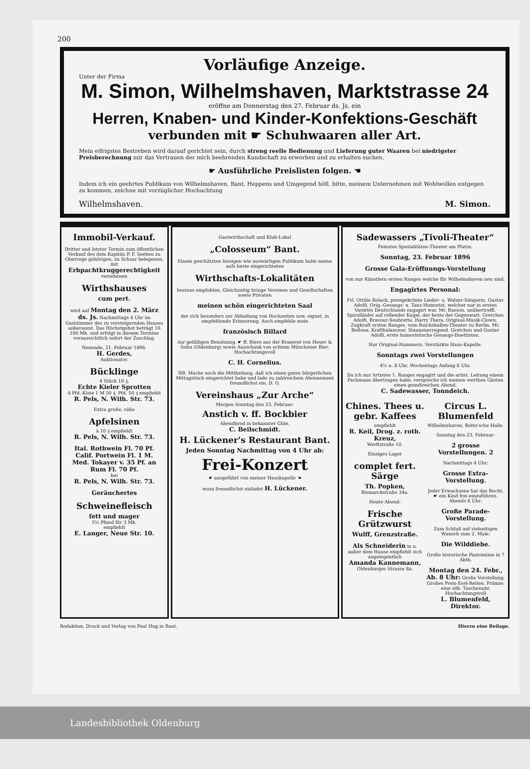200
Vorläufige Anzeige.
Unter der Firma
M. Simon, Wilhelmshaven, Marktstrasse 24
eröffne am Donnerstag den 27. Februar ds. Js. ein
Herren, Knaben- und Kinder-Konfektions-Geschäft
verbunden mit ☛ Schuhwaaren aller Art.
Mein eifrigstes Bestreben wird darauf gerichtet sein, durch streng reelle Bedienung und Lieferung guter Waaren bei niedrigster Preisberechnung mir das Vertrauen der mich beehrenden Kundschaft zu erwerben und zu erhalten suchen.
☛ Ausführliche Preislisten folgen. ☚
Indem ich ein geehrtes Publikum von Wilhelmshaven, Bant, Heppens und Umgegend höfl. bitte, meinem Unternehmen mit Wohlwollen entgegen zu kommen, zeichne mit vorzüglicher Hochachtung
Wilhelmshaven. M. Simon.
Immobil-Verkauf.
Dritter und letzter Termin zum öffentlichen Verkauf des dem Kapitän P. F. Seeben zu Oberrege gehörigen, zu Schaar belegenen, mit Erbpachtkruggerechtigkeit versehenen
Wirthshauses
cum pert.
wird auf Montag den 2. März ds. Js. Nachmittags 4 Uhr im Gastzimmer des zu versteigernden Hauses anberaumt. Das Höchstgebot beträgt 16 100 Mk. und erfolgt in diesem Termine voraussichtlich sofort der Zuschlag.
Neuende, 21. Februar 1896.
H. Gerdes,
Auktionator.
Bücklinge
4 Stück 10 ₰.
Echte Kieler Sprotten
4 Pfd.-Kiste 1 M 50 ₰, Pfd. 50 ₰ empfiehlt
R. Pels, N. Wilh. Str. 73.
Extra große, süße
Apfelsinen
à 10 ₰ empfiehlt
R. Pels, N. Wilh. Str. 73.
Ital. Rothwein Fl. 70 Pf.
Calif. Portwein Fl. 1 M.
Med. Tokayer v. 35 Pf. an
Rum Fl. 70 Pf.
bei
R. Pels, N. Wilh. Str. 73.
Geräuchertes
Schweinefleisch
fett und mager
5½ Pfund für 3 Mk.
empfiehlt
E. Langer, Neue Str. 10.
Gastwirthschaft und Klub-Lokal
„Colosseum“ Bant.
Einem geschätzten hiesigen wie auswärtigen Publikum halte meine aufs beste eingerichteten
Wirthschafts-Lokalitäten
bestens empfohlen. Gleichzeitig bringe Vereinen und Gesellschaften sowie Privaten
meinen schön eingerichteten Saal
der sich besonders zur Abhaltung von Hochzeiten usw. eignet, in empfehlende Erinnerung. Auch empfehle mein
französisch Billard
zur gefälligen Benutzung. ☛ ff. Biere aus der Brauerei von Heuer & Sohn (Oldenburg) sowie Ausschank von echtem Münchener Bier. Hochachtungsvoll
C. H. Cornelius.
NB. Mache noch die Mittheilung, daß ich einen guten bürgerlichen Mittagstisch eingerichtet habe und lade zu zahlreichem Abonnement freundlichst ein. D. O.
Vereinshaus „Zur Arche“
Morgen Sonntag den 23. Februar:
Anstich v. ff. Bockbier
Abendbrod in bekannter Güte.
C. Beilschmidt.
H. Lückener's Restaurant Bant.
Jeden Sonntag Nachmittag von 4 Uhr ab:
Frei-Konzert
☛ ausgeführt von meiner Hauskapelle ☚
wozu freundlichst einladet H. Lückener.
Sadewassers „Tivoli-Theater“
Feinstes Spezialitäten-Theater am Platze.
Sonntag, 23. Februar 1896
Grosse Gala-Eröffnungs-Vorstellung
von nur Künstlern ersten Ranges welche für Wilhelmshaven neu sind.
Engagirtes Personal:
Frl. Ottilie Rolack, preisgekrönte Lieder- u. Walzer-Sängerin. Gustav Adolfi, Orig.-Gesangs- u. Tanz-Humorist, welcher nur in ersten Variétés Deutschlands engagirt war. Mr. Basson, unübertreffl. Spiralläufer auf rollender Kugel, der beste der Gegenwart. Gretchen Adolfi, Bravour-Soubrette. Harry Thera, Original-Musik-Clown, Zugkraft ersten Ranges, vom Reichshallen-Theater zu Berlin. Mr. Bellona, Kraftbalanceur. Staunenerregend. Gretchen und Gustav Adolfi, erste humoristische Gesangs-Duettisten.
Nur Original-Nummern. Verstärkte Haus-Kapelle.
Sonntags zwei Vorstellungen
4½ u. 8 Uhr. Wochentags Anfang 8 Uhr.
Da ich nur Artisten 1. Ranges engagirt und die artist. Leitung einem Fachmann übertragen habe, verspreche ich meinen werthen Gästen einen genußreichen Abend.
C. Sadewasser, Tonndeich.
Chines. Thees u. gebr. Kaffees
empfiehlt
R. Keil, Drog. z. roth. Kreuz,
Werftstraße 10.
Einziges Lager
complet fert. Särge
Th. Popken,
Bismarckstraße 34a.
Heute Abend:
Frische Grützwurst
Wulff, Grenzstraße.
Als Schneiderin in u. außer dem Hause empfiehlt sich angelegentlich
Amanda Kannemann,
Oldenburger Strasse 8a.
Circus L. Blumenfeld
Wilhelmshaven, Rotte'sche Halle.
Sonntag den 23. Februar:
2 grosse Vorstellungen. 2
Nachmittags 4 Uhr:
Grosse Extra-Vorstellung.
Jeder Erwachsene hat das Recht, ☛ ein Kind frei einzuführen. Abends 8 Uhr:
Große Parade-Vorstellung.
Zum Schluß auf vielseitigen Wunsch zum 2. Male:
Die Wilddiebe.
Große historische Pantomime in 7 Abth.
Montag den 24. Febr., Ab. 8 Uhr: Große Vorstellung. Großes Preis-Esel-Reiten. Prämie: eine silb. Taschenuhr. Hochachtungsvoll
L. Blumenfeld, Direktor.
Redaktion, Druck und Verlag von Paul Hug in Bant. Hierzu eine Beilage.
Landesbibliothek Oldenburg